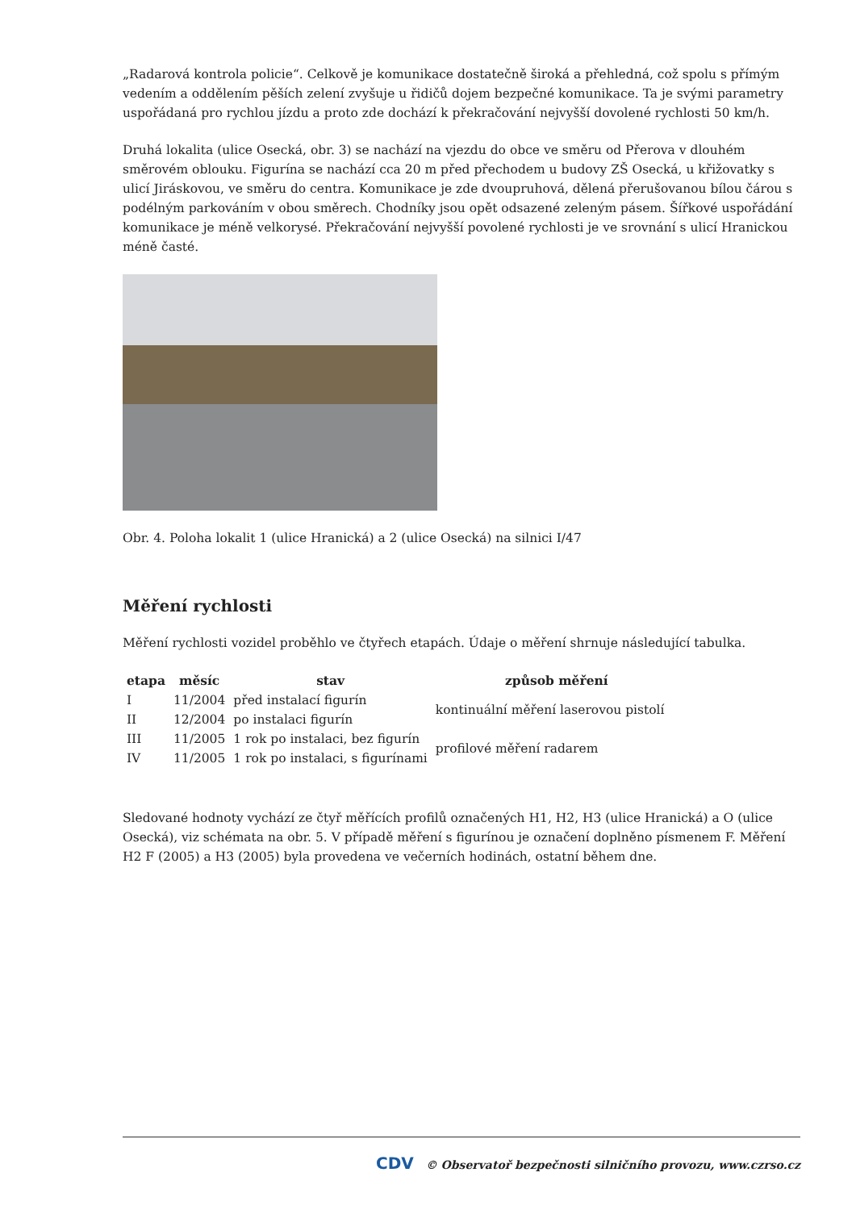„Radarová kontrola policie“. Celkově je komunikace dostatečně široká a přehledná, což spolu s přímým vedením a oddělením pěších zelení zvyšuje u řidičů dojem bezpečné komunikace. Ta je svými parametry uspořádaná pro rychlou jízdu a proto zde dochází k překračování nejvyšší dovolené rychlosti 50 km/h.
Druhá lokalita (ulice Osecká, obr. 3) se nachází na vjezdu do obce ve směru od Přerova v dlouhém směrovém oblouku. Figurína se nachází cca 20 m před přechodem u budovy ZŠ Osecká, u křižovatky s ulicí Jiráskovou, ve směru do centra. Komunikace je zde dvoupruhová, dělená přerušovanou bílou čárou s podélným parkováním v obou směrech. Chodníky jsou opět odsazené zeleným pásem. Šířkové uspořádání komunikace je méně velkorysé. Překračování nejvyšší povolené rychlosti je ve srovnání s ulicí Hranickou méně časté.
Obr. 4. Poloha lokalit 1 (ulice Hranická) a 2 (ulice Osecká) na silnici I/47
Měření rychlosti
Měření rychlosti vozidel proběhlo ve čtyřech etapách. Údaje o měření shrnuje následující tabulka.
| etapa | měsíc | stav | způsob měření |
| --- | --- | --- | --- |
| I | 11/2004 | před instalací figurín | kontinuální měření laserovou pistolí |
| II | 12/2004 | po instalaci figurín | |
| III | 11/2005 | 1 rok po instalaci, bez figurín | profilové měření radarem |
| IV | 11/2005 | 1 rok po instalaci, s figurínami | |
Sledované hodnoty vychází ze čtyř měřících profilů označených H1, H2, H3 (ulice Hranická) a O (ulice Osecká), viz schémata na obr. 5. V případě měření s figurínou je označení doplněno písmenem F. Měření H2 F (2005) a H3 (2005) byla provedena ve večerních hodinách, ostatní během dne.
CDV © Observatoř bezpečnosti silničního provozu, www.czrso.cz